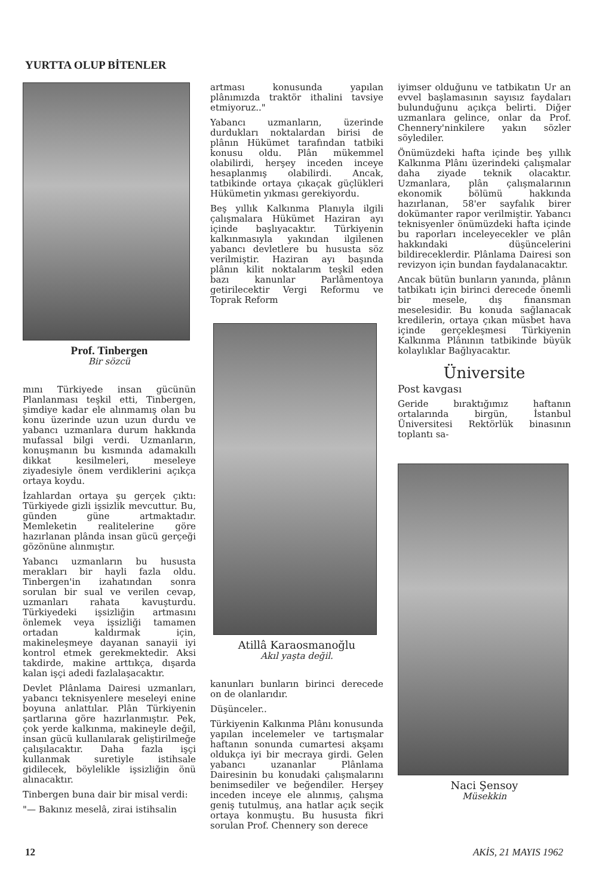YURTTA OLUP BİTENLER
Prof. Tinbergen
Bir sözcü
mını Türkiyede insan gücünün Planlanması teşkil etti, Tinbergen, şimdiye kadar ele alınmamış olan bu konu üzerinde uzun uzun durdu ve yabancı uzmanlara durum hakkında mufassal bilgi verdi. Uzmanların, konuşmanın bu kısmında adamakıllı dikkat kesilmeleri, meseleye ziyadesiyle önem verdiklerini açıkça ortaya koydu.
İzahlardan ortaya şu gerçek çıktı: Türkiyede gizli işsizlik mevcuttur. Bu, günden güne artmaktadır. Memleketin realitelerine göre hazırlanan plânda insan gücü gerçeği gözönüne alınmıştır.
Yabancı uzmanların bu hususta merakları bir hayli fazla oldu. Tinbergen'in izahatından sonra sorulan bir sual ve verilen cevap, uzmanları rahata kavuşturdu. Türkiyedeki işsizliğin artmasını önlemek veya işsizliği tamamen ortadan kaldırmak için, makineleşmeye dayanan sanayii iyi kontrol etmek gerekmektedir. Aksi takdirde, makine arttıkça, dışarda kalan işçi adedi fazlalaşacaktır.
Devlet Plânlama Dairesi uzmanları, yabancı teknisyenlere meseleyi enine boyuna anlattılar. Plân Türkiyenin şartlarına göre hazırlanmıştır. Pek, çok yerde kalkınma, makineyle değil, insan gücü kullanılarak geliştirilmeğe çalışılacaktır. Daha fazla işçi kullanmak suretiyle istihsale gidilecek, böylelikle işsizliğin önü alınacaktır.
Tinbergen buna dair bir misal verdi:
"— Bakınız meselâ, zirai istihsalin
artması konusunda yapılan plânımızda traktör ithalini tavsiye etmiyoruz.."
Yabancı uzmanların, üzerinde durdukları noktalardan birisi de plânın Hükümet tarafından tatbiki konusu oldu. Plân mükemmel olabilirdi, herşey inceden inceye hesaplanmış olabilirdi. Ancak, tatbikinde ortaya çıkaçak güçlükleri Hükümetin yıkması gerekiyordu.
Beş yıllık Kalkınma Planıyla ilgili çalışmalara Hükümet Haziran ayı içinde başlıyacaktır. Türkiyenin kalkınmasıyla yakından ilgilenen yabancı devletlere bu hususta söz verilmiştir. Haziran ayı başında plânın kilit noktalarım teşkil eden bazı kanunlar Parlâmentoya getirilecektir Vergi Reformu ve Toprak Reform
Atillâ Karaosmanoğlu
Akıl yaşta değil.
kanunları bunların birinci derecede on de olanlarıdır.
Düşünceler..
Türkiyenin Kalkınma Plânı konusunda yapılan incelemeler ve tartışmalar haftanın sonunda cumartesi akşamı oldukça iyi bir mecraya girdi. Gelen yabancı uzananlar Plânlama Dairesinin bu konudaki çalışmalarını benimsediler ve beğendiler. Herşey inceden inceye ele alınmış, çalışma geniş tutulmuş, ana hatlar açık seçik ortaya konmuştu. Bu hususta fikri sorulan Prof. Chennery son derece
iyimser olduğunu ve tatbikatın Ur an evvel başlamasının sayısız faydaları bulunduğunu açıkça belirti. Diğer uzmanlara gelince, onlar da Prof. Chennery'ninkilere yakın sözler söylediler.
Önümüzdeki hafta içinde beş yıllık Kalkınma Plânı üzerindeki çalışmalar daha ziyade teknik olacaktır. Uzmanlara, plân çalışmalarının ekonomik bölümü hakkında hazırlanan, 58'er sayfalık birer dokümanter rapor verilmiştir. Yabancı teknisyenler önümüzdeki hafta içinde bu raporları inceleyecekler ve plân hakkındaki düşüncelerini bildireceklerdir. Plânlama Dairesi son revizyon için bundan faydalanacaktır.
Ancak bütün bunların yanında, plânın tatbikatı için birinci derecede önemli bir mesele, dış finansman meselesidir. Bu konuda sağlanacak kredilerin, ortaya çıkan müsbet hava içinde gerçekleşmesi Türkiyenin Kalkınma Plânının tatbikinde büyük kolaylıklar Bağlıyacaktır.
Üniversite
Post kavgası
Geride bıraktığımız haftanın ortalarında birgün, İstanbul Üniversitesi Rektörlük binasının toplantı sa-
Naci Şensoy
Müsekkin
12 AKİS, 21 MAYIS 1962